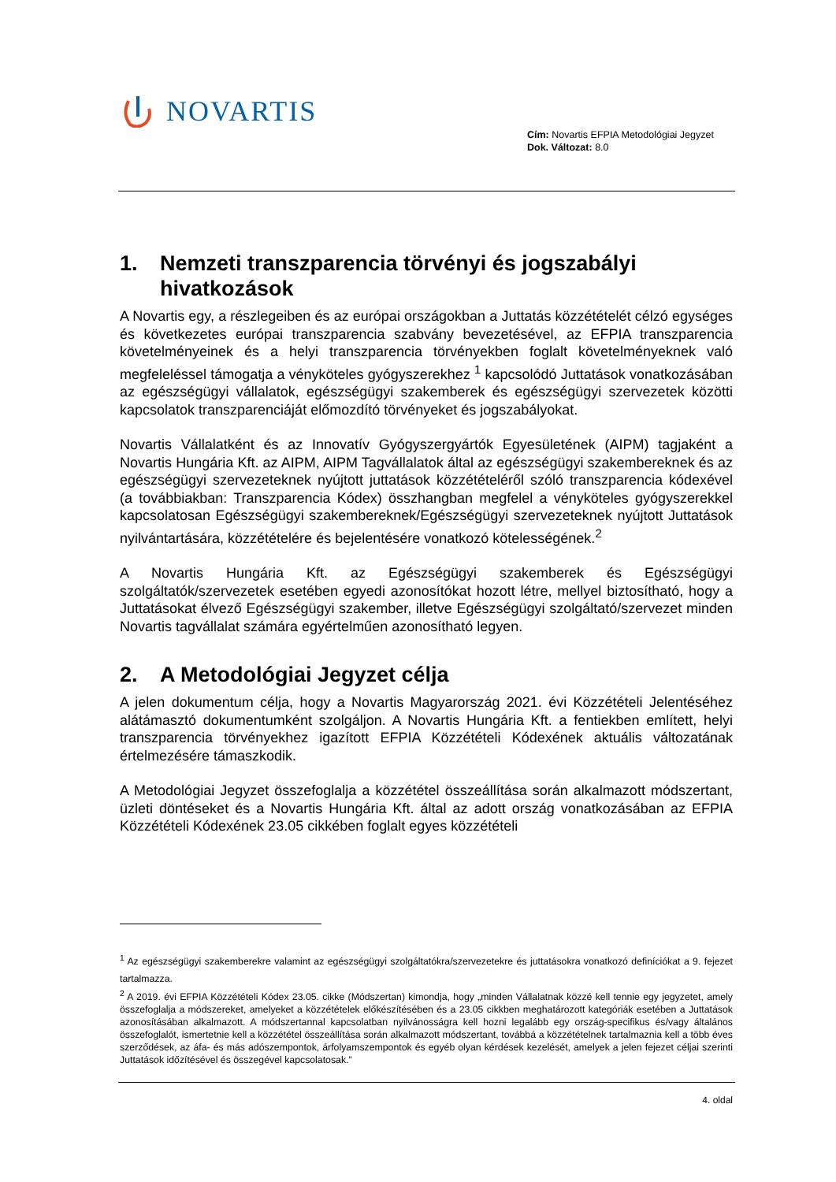NOVARTIS
Cím: Novartis EFPIA Metodológiai Jegyzet
Dok. Változat: 8.0
1. Nemzeti transzparencia törvényi és jogszabályi hivatkozások
A Novartis egy, a részlegeiben és az európai országokban a Juttatás közzétételét célzó egységes és következetes európai transzparencia szabvány bevezetésével, az EFPIA transzparencia követelményeinek és a helyi transzparencia törvényekben foglalt követelményeknek való megfeleléssel támogatja a vényköteles gyógyszerekhez <sup>1</sup> kapcsolódó Juttatások vonatkozásában az egészségügyi vállalatok, egészségügyi szakemberek és egészségügyi szervezetek közötti kapcsolatok transzparenciáját előmozdító törvényeket és jogszabályokat.
Novartis Vállalatként és az Innovatív Gyógyszergyártók Egyesületének (AIPM) tagjaként a Novartis Hungária Kft. az AIPM, AIPM Tagvállalatok által az egészségügyi szakembereknek és az egészségügyi szervezeteknek nyújtott juttatások közzétételéről szóló transzparencia kódexével (a továbbiakban: Transzparencia Kódex) összhangban megfelel a vényköteles gyógyszerekkel kapcsolatosan Egészségügyi szakembereknek/Egészségügyi szervezeteknek nyújtott Juttatások nyilvántartására, közzétételére és bejelentésére vonatkozó kötelességének.<sup>2</sup>
A Novartis Hungária Kft. az Egészségügyi szakemberek és Egészségügyi szolgáltatók/szervezetek esetében egyedi azonosítókat hozott létre, mellyel biztosítható, hogy a Juttatásokat élvező Egészségügyi szakember, illetve Egészségügyi szolgáltató/szervezet minden Novartis tagvállalat számára egyértelműen azonosítható legyen.
2. A Metodológiai Jegyzet célja
A jelen dokumentum célja, hogy a Novartis Magyarország 2021. évi Közzétételi Jelentéséhez alátámasztó dokumentumként szolgáljon. A Novartis Hungária Kft. a fentiekben említett, helyi transzparencia törvényekhez igazított EFPIA Közzétételi Kódexének aktuális változatának értelmezésére támaszkodik.
A Metodológiai Jegyzet összefoglalja a közzététel összeállítása során alkalmazott módszertant, üzleti döntéseket és a Novartis Hungária Kft. által az adott ország vonatkozásában az EFPIA Közzétételi Kódexének 23.05 cikkében foglalt egyes közzétételi
<sup>1</sup> Az egészségügyi szakemberekre valamint az egészségügyi szolgáltatókra/szervezetekre és juttatásokra vonatkozó definíciókat a 9. fejezet tartalmazza.
<sup>2</sup> A 2019. évi EFPIA Közzétételi Kódex 23.05. cikke (Módszertan) kimondja, hogy „minden Vállalatnak közzé kell tennie egy jegyzetet, amely összefoglalja a módszereket, amelyeket a közzétételek előkészítésében és a 23.05 cikkben meghatározott kategóriák esetében a Juttatások azonosításában alkalmazott. A módszertannal kapcsolatban nyilvánosságra kell hozni legalább egy ország-specifikus és/vagy általános összefoglalót, ismertetnie kell a közzététel összeállítása során alkalmazott módszertant, továbbá a közzétételnek tartalmaznia kell a több éves szerződések, az áfa- és más adószempontok, árfolyamszempontok és egyéb olyan kérdések kezelését, amelyek a jelen fejezet céljai szerinti Juttatások időzítésével és összegével kapcsolatosak.”
4. oldal